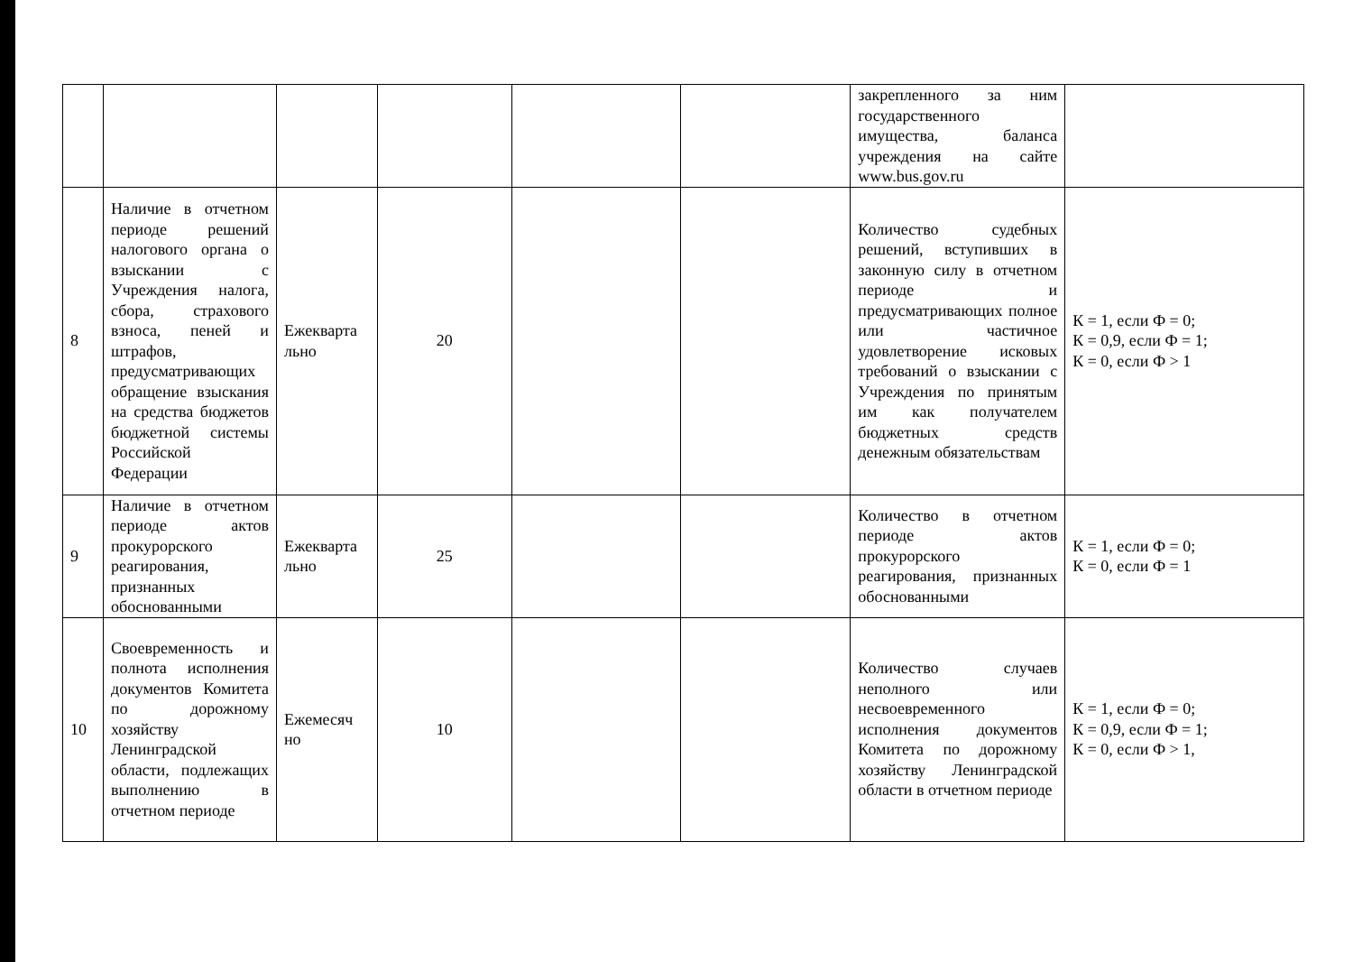| | | | | | | закрепленного за ним государственного имущества, баланса учреждения на сайте www.bus.gov.ru | |
| 8 | Наличие в отчетном периоде решений налогового органа о взыскании с Учреждения налога, сбора, страхового взноса, пеней и штрафов, предусматривающих обращение взыскания на средства бюджетов бюджетной системы Российской Федерации | Ежекварта льно | 20 | | | Количество судебных решений, вступивших в законную силу в отчетном периоде и предусматривающих полное или частичное удовлетворение исковых требований о взыскании с Учреждения по принятым им как получателем бюджетных средств денежным обязательствам | К = 1, если Ф = 0; К = 0,9, если Ф = 1; К = 0, если Ф > 1 |
| 9 | Наличие в отчетном периоде актов прокурорского реагирования, признанных обоснованными | Ежекварта льно | 25 | | | Количество в отчетном периоде актов прокурорского реагирования, признанных обоснованными | К = 1, если Ф = 0; К = 0, если Ф = 1 |
| 10 | Своевременность и полнота исполнения документов Комитета по дорожному хозяйству Ленинградской области, подлежащих выполнению в отчетном периоде | Ежемесяч но | 10 | | | Количество случаев неполного или несвоевременного исполнения документов Комитета по дорожному хозяйству Ленинградской области в отчетном периоде | К = 1, если Ф = 0; К = 0,9, если Ф = 1; К = 0, если Ф > 1, |